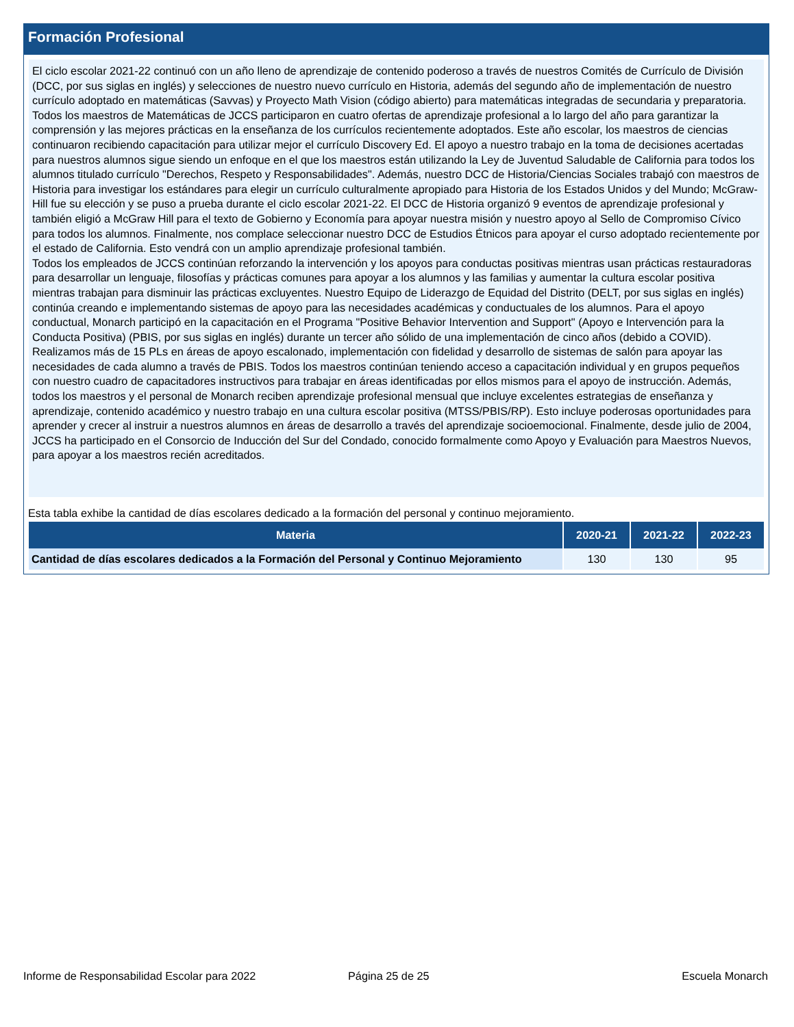Formación Profesional
El ciclo escolar 2021-22 continuó con un año lleno de aprendizaje de contenido poderoso a través de nuestros Comités de Currículo de División (DCC, por sus siglas en inglés) y selecciones de nuestro nuevo currículo en Historia, además del segundo año de implementación de nuestro currículo adoptado en matemáticas (Savvas) y Proyecto Math Vision (código abierto) para matemáticas integradas de secundaria y preparatoria. Todos los maestros de Matemáticas de JCCS participaron en cuatro ofertas de aprendizaje profesional a lo largo del año para garantizar la comprensión y las mejores prácticas en la enseñanza de los currículos recientemente adoptados. Este año escolar, los maestros de ciencias continuaron recibiendo capacitación para utilizar mejor el currículo Discovery Ed. El apoyo a nuestro trabajo en la toma de decisiones acertadas para nuestros alumnos sigue siendo un enfoque en el que los maestros están utilizando la Ley de Juventud Saludable de California para todos los alumnos titulado currículo "Derechos, Respeto y Responsabilidades". Además, nuestro DCC de Historia/Ciencias Sociales trabajó con maestros de Historia para investigar los estándares para elegir un currículo culturalmente apropiado para Historia de los Estados Unidos y del Mundo; McGraw-Hill fue su elección y se puso a prueba durante el ciclo escolar 2021-22. El DCC de Historia organizó 9 eventos de aprendizaje profesional y también eligió a McGraw Hill para el texto de Gobierno y Economía para apoyar nuestra misión y nuestro apoyo al Sello de Compromiso Cívico para todos los alumnos. Finalmente, nos complace seleccionar nuestro DCC de Estudios Étnicos para apoyar el curso adoptado recientemente por el estado de California. Esto vendrá con un amplio aprendizaje profesional también.
Todos los empleados de JCCS continúan reforzando la intervención y los apoyos para conductas positivas mientras usan prácticas restauradoras para desarrollar un lenguaje, filosofías y prácticas comunes para apoyar a los alumnos y las familias y aumentar la cultura escolar positiva mientras trabajan para disminuir las prácticas excluyentes. Nuestro Equipo de Liderazgo de Equidad del Distrito (DELT, por sus siglas en inglés) continúa creando e implementando sistemas de apoyo para las necesidades académicas y conductuales de los alumnos. Para el apoyo conductual, Monarch participó en la capacitación en el Programa "Positive Behavior Intervention and Support" (Apoyo e Intervención para la Conducta Positiva) (PBIS, por sus siglas en inglés) durante un tercer año sólido de una implementación de cinco años (debido a COVID). Realizamos más de 15 PLs en áreas de apoyo escalonado, implementación con fidelidad y desarrollo de sistemas de salón para apoyar las necesidades de cada alumno a través de PBIS. Todos los maestros continúan teniendo acceso a capacitación individual y en grupos pequeños con nuestro cuadro de capacitadores instructivos para trabajar en áreas identificadas por ellos mismos para el apoyo de instrucción. Además, todos los maestros y el personal de Monarch reciben aprendizaje profesional mensual que incluye excelentes estrategias de enseñanza y aprendizaje, contenido académico y nuestro trabajo en una cultura escolar positiva (MTSS/PBIS/RP). Esto incluye poderosas oportunidades para aprender y crecer al instruir a nuestros alumnos en áreas de desarrollo a través del aprendizaje socioemocional. Finalmente, desde julio de 2004, JCCS ha participado en el Consorcio de Inducción del Sur del Condado, conocido formalmente como Apoyo y Evaluación para Maestros Nuevos, para apoyar a los maestros recién acreditados.
Esta tabla exhibe la cantidad de días escolares dedicado a la formación del personal y continuo mejoramiento.
| Materia | 2020-21 | 2021-22 | 2022-23 |
| --- | --- | --- | --- |
| Cantidad de días escolares dedicados a la Formación del Personal y Continuo Mejoramiento | 130 | 130 | 95 |
Informe de Responsabilidad Escolar para 2022 Página 25 de 25 Escuela Monarch